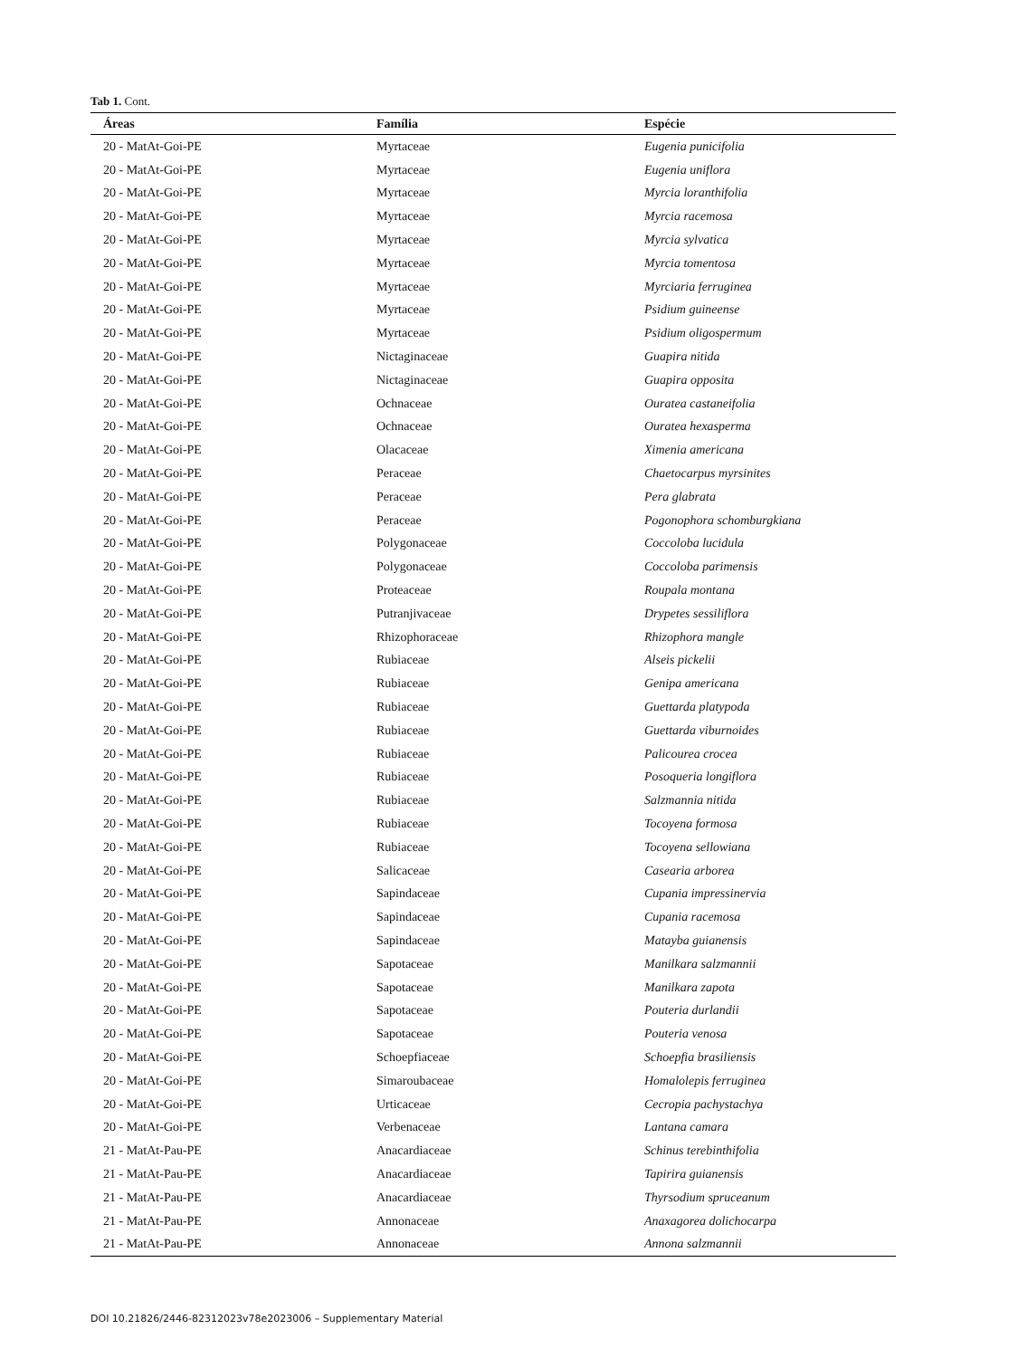Tab 1. Cont.
| Áreas | Família | Espécie |
| --- | --- | --- |
| 20 - MatAt-Goi-PE | Myrtaceae | Eugenia punicifolia |
| 20 - MatAt-Goi-PE | Myrtaceae | Eugenia uniflora |
| 20 - MatAt-Goi-PE | Myrtaceae | Myrcia loranthifolia |
| 20 - MatAt-Goi-PE | Myrtaceae | Myrcia racemosa |
| 20 - MatAt-Goi-PE | Myrtaceae | Myrcia sylvatica |
| 20 - MatAt-Goi-PE | Myrtaceae | Myrcia tomentosa |
| 20 - MatAt-Goi-PE | Myrtaceae | Myrciaria ferruginea |
| 20 - MatAt-Goi-PE | Myrtaceae | Psidium guineense |
| 20 - MatAt-Goi-PE | Myrtaceae | Psidium oligospermum |
| 20 - MatAt-Goi-PE | Nictaginaceae | Guapira nitida |
| 20 - MatAt-Goi-PE | Nictaginaceae | Guapira opposita |
| 20 - MatAt-Goi-PE | Ochnaceae | Ouratea castaneifolia |
| 20 - MatAt-Goi-PE | Ochnaceae | Ouratea hexasperma |
| 20 - MatAt-Goi-PE | Olacaceae | Ximenia americana |
| 20 - MatAt-Goi-PE | Peraceae | Chaetocarpus myrsinites |
| 20 - MatAt-Goi-PE | Peraceae | Pera glabrata |
| 20 - MatAt-Goi-PE | Peraceae | Pogonophora schomburgkiana |
| 20 - MatAt-Goi-PE | Polygonaceae | Coccoloba lucidula |
| 20 - MatAt-Goi-PE | Polygonaceae | Coccoloba parimensis |
| 20 - MatAt-Goi-PE | Proteaceae | Roupala montana |
| 20 - MatAt-Goi-PE | Putranjivaceae | Drypetes sessiliflora |
| 20 - MatAt-Goi-PE | Rhizophoraceae | Rhizophora mangle |
| 20 - MatAt-Goi-PE | Rubiaceae | Alseis pickelii |
| 20 - MatAt-Goi-PE | Rubiaceae | Genipa americana |
| 20 - MatAt-Goi-PE | Rubiaceae | Guettarda platypoda |
| 20 - MatAt-Goi-PE | Rubiaceae | Guettarda viburnoides |
| 20 - MatAt-Goi-PE | Rubiaceae | Palicourea crocea |
| 20 - MatAt-Goi-PE | Rubiaceae | Posoqueria longiflora |
| 20 - MatAt-Goi-PE | Rubiaceae | Salzmannia nitida |
| 20 - MatAt-Goi-PE | Rubiaceae | Tocoyena formosa |
| 20 - MatAt-Goi-PE | Rubiaceae | Tocoyena sellowiana |
| 20 - MatAt-Goi-PE | Salicaceae | Casearia arborea |
| 20 - MatAt-Goi-PE | Sapindaceae | Cupania impressinervia |
| 20 - MatAt-Goi-PE | Sapindaceae | Cupania racemosa |
| 20 - MatAt-Goi-PE | Sapindaceae | Matayba guianensis |
| 20 - MatAt-Goi-PE | Sapotaceae | Manilkara salzmannii |
| 20 - MatAt-Goi-PE | Sapotaceae | Manilkara zapota |
| 20 - MatAt-Goi-PE | Sapotaceae | Pouteria durlandii |
| 20 - MatAt-Goi-PE | Sapotaceae | Pouteria venosa |
| 20 - MatAt-Goi-PE | Schoepfiaceae | Schoepfia brasiliensis |
| 20 - MatAt-Goi-PE | Simaroubaceae | Homalolepis ferruginea |
| 20 - MatAt-Goi-PE | Urticaceae | Cecropia pachystachya |
| 20 - MatAt-Goi-PE | Verbenaceae | Lantana camara |
| 21 - MatAt-Pau-PE | Anacardiaceae | Schinus terebinthifolia |
| 21 - MatAt-Pau-PE | Anacardiaceae | Tapirira guianensis |
| 21 - MatAt-Pau-PE | Anacardiaceae | Thyrsodium spruceanum |
| 21 - MatAt-Pau-PE | Annonaceae | Anaxagorea dolichocarpa |
| 21 - MatAt-Pau-PE | Annonaceae | Annona salzmannii |
DOI 10.21826/2446-82312023v78e2023006 – Supplementary Material